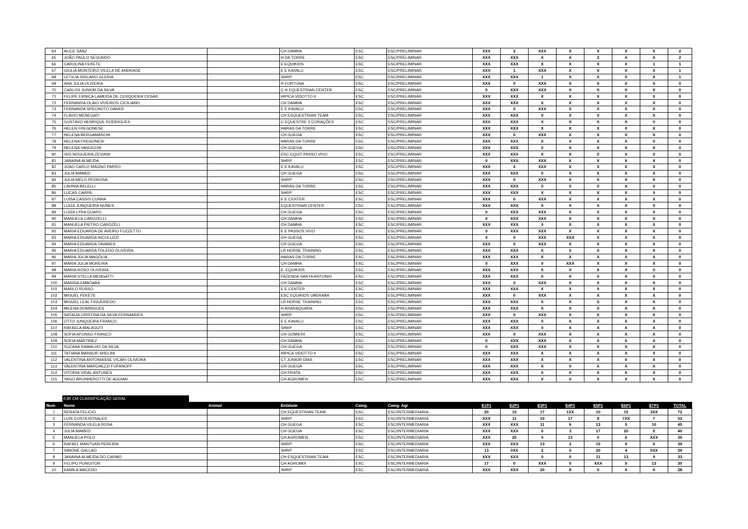| 64 | ALICE SANZ | | CH DAMHA | ESC | ESC/PRELIMINAR | XXX | 2 | XXX | X | X | X | X | 2 |
| 65 | JOÃO PAULO SEGUNDO | | H DA TORRE | ESC | ESC/PRELIMINAR | XXX | XXX | X | X | 2 | X | X | 2 |
| 66 | CAROLINA FEKETE | | E.EQUIKIDS | ESC | ESC/PRELIMINAR | XXX | XXX | X | X | X | X | 1 | 1 |
| 67 | GIULIA MONTEIRO VILELA DE ANDRADE | | E E KAVALU | ESC | ESC/PRELIMINAR | XXX | 1 | XXX | X | X | X | X | 1 |
| 68 | LETICIA SISCARO GLERIA | | SHRP | ESC | ESC/PRELIMINAR | XXX | XXX | 1 | X | X | 0 | X | 1 |
| 69 | ANA JULIA OLIVEIRA | | H FORTUNA | ESC | ESC/PRELIMINAR | XXX | 0 | XXX | X | X | X | X | 0 |
| 70 | CARLOS JUNIOR DA SILVA | | C H EQUESTRIAN CENTER | ESC | ESC/PRELIMINAR | 0 | XXX | XXX | X | X | X | X | 0 |
| 71 | FELIPE ERNICA LAMEIDA DE CERQUEIRA CESAR | | HIPICA VIDOTTO II | ESC | ESC/PRELIMINAR | XXX | XXX | X | X | X | X | 0 | 0 |
| 72 | FERNANDA OLAIO VIVEIROS CICILIANO | | CH DAMHA | ESC | ESC/PRELIMINAR | XXX | XXX | X | X | X | 0 | X | 0 |
| 73 | FERNANDA SPECHOTO DAHER | | E E KAVALU | ESC | ESC/PRELIMINAR | XXX | 0 | XXX | X | X | X | X | 0 |
| 74 | FLAVIO MENEGATI | | CH ESQUESTRIAN TEAM | ESC | ESC/PRELIMINAR | XXX | XXX | 0 | X | 0 | X | X | 0 |
| 75 | GUSTAVO HENRIQUE RODRIGUES | | C.EQUESTRE 3 CORAÇÕES | ESC | ESC/PRELIMINAR | XXX | XXX | X | X | X | X | 0 | 0 |
| 76 | HELEN FREGONESE | | HARAS DA TORRE | ESC | ESC/PRELIMINAR | XXX | XXX | X | X | X | 0 | X | 0 |
| 77 | HELENA BERGAMASCHI | | CH GUEGA | ESC | ESC/PRELIMINAR | XXX | 0 | XXX | X | X | X | X | 0 |
| 78 | HELENA FREGONESI | | HARAS DA TORRE | ESC | ESC/PRELIMINAR | XXX | XXX | X | X | X | X | 0 | 0 |
| 79 | HELENA VANUCCHI | | CH GUEGA | ESC | ESC/PRELIMINAR | XXX | XXX | 0 | X | X | X | X | 0 |
| 80 | ISIS NOGUEIRA ZEVIANI | | ESC EQUIT PASSO VIVO | ESC | ESC/PRELIMINAR | XXX | XXX | X | X | 0 | X | 0 | 0 |
| 81 | JANAINA ALMEIDA | | SHRP | ESC | ESC/PRELIMINAR | 0 | XXX | XXX | X | X | X | X | 0 |
| 82 | JOAO CARLO MAGNO PARRO | | E E KAVALU | ESC | ESC/PRELIMINAR | XXX | 0 | XXX | X | X | X | X | 0 |
| 83 | JULIA MAMED | | CH GUEGA | ESC | ESC/PRELIMINAR | XXX | XXX | 0 | X | X | X | X | 0 |
| 84 | JULIA MELO PEDROSA | | SHRP | ESC | ESC/PRELIMINAR | XXX | 0 | XXX | X | X | X | X | 0 |
| 85 | LAVINIA BELELLI | | HARAS DA TORRE | ESC | ESC/PRELIMINAR | XXX | XXX | 0 | 0 | 0 | X | 0 | 0 |
| 86 | LUCAS CARRIL | | SHRP | ESC | ESC/PRELIMINAR | XXX | XXX | X | X | X | X | 0 | 0 |
| 87 | LUISA CASSIS CUNHA | | E E CENTER | ESC | ESC/PRELIMINAR | XXX | 0 | XXX | X | X | X | X | 0 |
| 88 | LUIZA JUNQUEIRA NUNES | | EQUESTRIAN CENTER | ESC | ESC/PRELIMINAR | XXX | XXX | X | X | X | X | 0 | 0 |
| 89 | LUIZA LYRA GUAPO | | CH GUEGA | ESC | ESC/PRELIMINAR | 0 | XXX | XXX | X | X | X | X | 0 |
| 90 | MANUELA CAROZELLI | | CH DAMHA | ESC | ESC/PRELIMINAR | 0 | XXX | XXX | X | X | X | X | 0 |
| 91 | MANUELA PIETRO CAROZELI | | CH DAMHA | ESC | ESC/PRELIMINAR | XXX | XXX | 0 | X | X | X | X | 0 |
| 92 | MARIA EDUARDA DE AVEIRO FUZZETTO | | E E PASSOS VIVO | ESC | ESC/PRELIMINAR | 0 | XXX | XXX | X | X | X | X | 0 |
| 93 | MARIA EDUARDA NICOLUZZI | | CH GUEGA | ESC | ESC/PRELIMINAR | 0 | 0 | XXX | XXX | X | X | X | 0 |
| 94 | MARIA EDUARDA TAVARES | | CH GUEGA | ESC | ESC/PRELIMINAR | XXX | 0 | XXX | X | X | X | X | 0 |
| 95 | MARIA EDUARDA TOLEDO OLIVEIRA | | LR HORSE TRAINING | ESC | ESC/PRELIMINAR | XXX | XXX | X | 0 | 0 | X | X | 0 |
| 96 | MARIA JÚLIA MAGÓLIA | | HARAS DA TORRE | ESC | ESC/PRELIMINAR | XXX | XXX | X | X | X | 0 | X | 0 |
| 97 | MARIA JULIA MOREIRA | | CH DAMHA | ESC | ESC/PRELIMINAR | 0 | XXX | 0 | XXX | X | X | X | 0 |
| 98 | MARIA ROSO OLIVEIRA | | E. EQUIKIDS | ESC | ESC/PRELIMINAR | XXX | XXX | X | X | X | X | 0 | 0 |
| 99 | MARIA STELLA MENGATTI | | FAZENDA SANTA ANTONIO | ESC | ESC/PRELIMINAR | XXX | XXX | X | X | 0 | X | 0 | 0 |
| 100 | MARINA EMBOABA | | CH DAMHA | ESC | ESC/PRELIMINAR | XXX | 0 | XXX | X | X | X | X | 0 |
| 101 | MARLO RUSSO | | E E CENTER | ESC | ESC/PRELIMINAR | XXX | XXX | X | X | 0 | X | X | 0 |
| 102 | MIGUEL FEKETE | | ESC EQUIKIDS UBERABA | ESC | ESC/PRELIMINAR | XXX | 0 | XXX | X | X | X | X | 0 |
| 103 | MIGUEL LEAL FIGUEIREDO | | LR HORSE TRAINING | ESC | ESC/PRELIMINAR | XXX | XXX | X | X | 0 | X | X | 0 |
| 104 | MILENA DOMINGUES | | H ARARAQUARA | ESC | ESC/PRELIMINAR | XXX | XXX | X | X | 0 | X | X | 0 |
| 105 | NATALIA CRISTINA DA SILVA FERNANDES | | SHRP | ESC | ESC/PRELIMINAR | XXX | 0 | XXX | X | X | X | X | 0 |
| 106 | OTTO JUNQUEIRA FRANCO | | E E KAVALU | ESC | ESC/PRELIMINAR | XXX | XXX | 0 | X | X | X | X | 0 |
| 107 | RAFAELA MALAGUTI | | SHRP | ESC | ESC/PRELIMINAR | XXX | XXX | 0 | X | X | X | X | 0 |
| 108 | SOFIA AFONSO FRANCO | | CH GOMIERI | ESC | ESC/PRELIMINAR | XXX | 0 | XXX | X | X | X | X | 0 |
| 109 | SOFIA MARTINEZ | | CH DAMHA | ESC | ESC/PRELIMINAR | 0 | XXX | XXX | X | X | X | X | 0 |
| 110 | SUZANA RAMALHO DA SILVA | | CH GUEGA | ESC | ESC/PRELIMINAR | 0 | XXX | XXX | X | X | X | X | 0 |
| 111 | TATIANA MANSUR SHELINI | | HIPICA VIDOTTO II | ESC | ESC/PRELIMINAR | XXX | XXX | X | X | X | X | 0 | 0 |
| 112 | VALENTINA ANTONIASSE VICARI OLIVEIRA | | CT JUNIOR DIAS | ESC | ESC/PRELIMINAR | XXX | XXX | X | X | X | 0 | X | 0 |
| 113 | VALENTINA MARCHEZZI FOFANOFF | | CH GUEGA | ESC | ESC/PRELIMINAR | XXX | XXX | X | 0 | X | X | X | 0 |
| 114 | VITORIA VIDAL ANTUNES | | CH PRATA | ESC | ESC/PRELIMINAR | XXX | XXX | 0 | X | X | X | X | 0 |
| 115 | YAGO BRUNHEROTTI DE AGUIAR | | CH AGROMEN | ESC | ESC/PRELIMINAR | XXX | XXX | X | 0 | X | X | X | 0 |
0,80 CM CLASSIFICAÇÃO GERAL
| Num | Nome | Animal | Entidade | Categ. | Categ. Agr | E1P1 | E2P1 | E3P1 | E4P1 | E5P1 | E6P1 | E7P1 | TOTAL |
| --- | --- | --- | --- | --- | --- | --- | --- | --- | --- | --- | --- | --- | --- |
| 1 | RENATA FELICIO | | CH EQUESTRIAN TEAM | ESC | ESC/INTERMEDIARIA | 20 | 10 | 17 | 1XX | 10 | 15 | 3XX | 72 |
| 2 | LUIS COSTA ROSALES | | SHRP | ESC | ESC/INTERMEDIARIA | XXX | 11 | 10 | 17 | 8 | 7XX | 7 | 53 |
| 3 | FERNANDA VILELA ROSA | | CH GUEGA | ESC | ESC/INTERMEDIARIA | XXX | XXX | 11 | 6 | 13 | 5 | 10 | 45 |
| 4 | JULIA MAMED | | CH GUEGA | ESC | ESC/INTERMEDIARIA | XXX | XXX | 0 | 3 | 17 | 20 | X | 40 |
| 5 | MANUELA POLO | | CH AGROMEN | ESC | ESC/INTERMEDIARIA | XXX | 20 | 0 | 13 | 0 | 6 | XXX | 39 |
| 6 | RAFAEL MANTUAN PEREIRA | | SHRP | ESC | ESC/INTERMEDIARIA | XXX | XXX | 13 | 2 | 15 | 9 | X | 39 |
| 7 | SIMONE GALLAO | | SHRP | ESC | ESC/INTERMEDIARIA | 13 | 0XX | 2 | 0 | 20 | 4 | 0XX | 39 |
| 8 | JANAINA ALMEIDA DO CARMO | | CH ESQUESTRIAN TEAM | ESC | ESC/INTERMEDIARIA | XXX | XXX | 0 | 0 | 11 | 13 | 9 | 33 |
| 9 | FELIPO PONGITOR | | CH AGROMIX | ESC | ESC/INTERMEDIARIA | 17 | 0 | XXX | 0 | XXX | X | 13 | 30 |
| 10 | KAMILA MACEDO | | SHRP | ESC | ESC/INTERMEDIARIA | XXX | XXX | 20 | 8 | X | X | X | 28 |